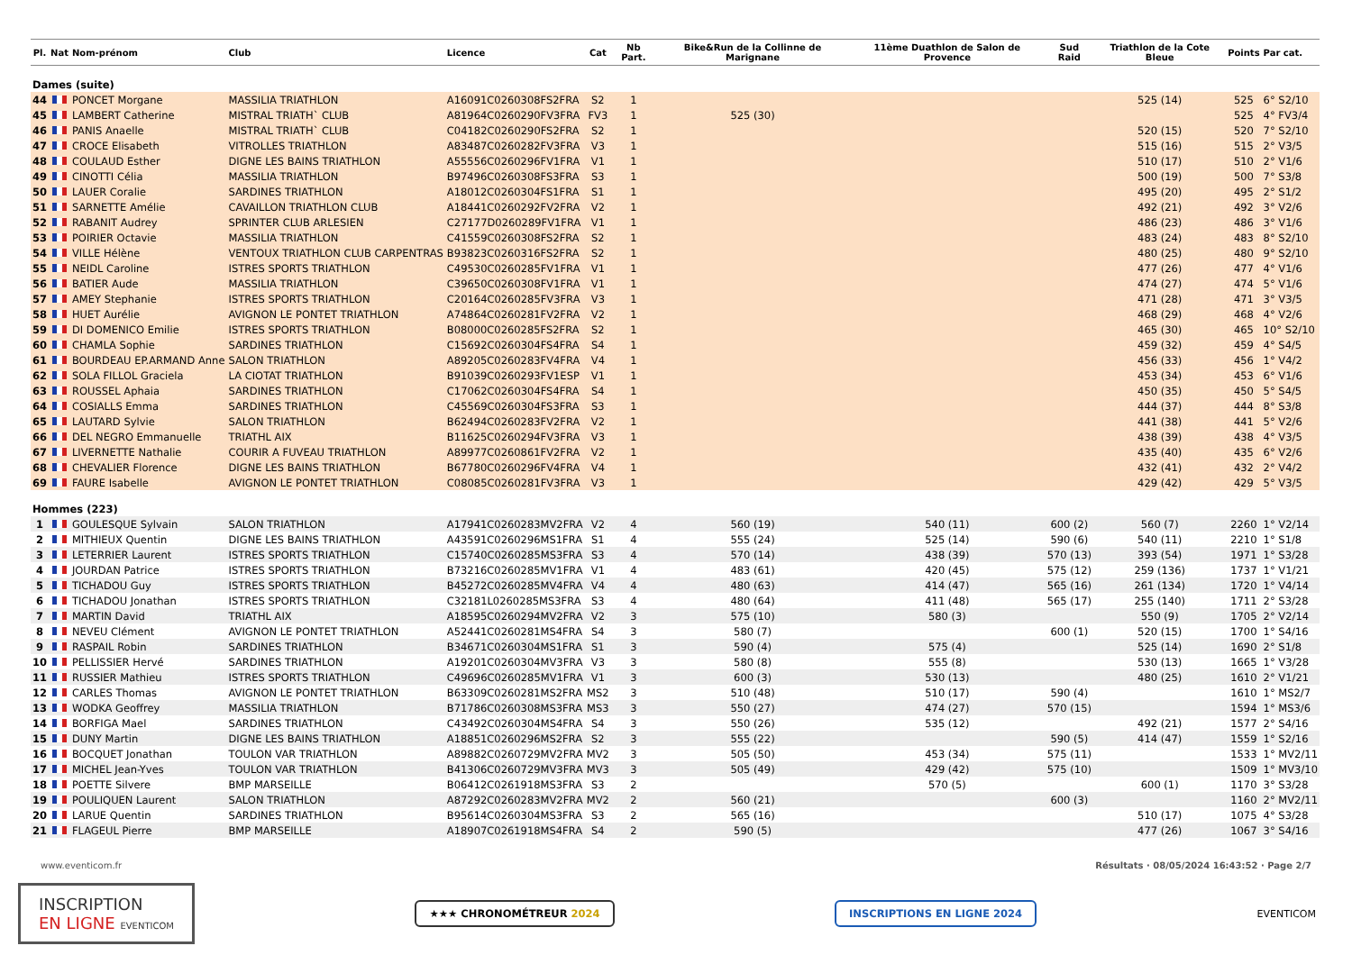| Pl. | Nat | Nom-prénom | Club | Licence | Cat | Nb Part. | Bike&Run de la Collinne de Marignane | 11ème Duathlon de Salon de Provence | Sud Raid | Triathlon de la Cote Bleue | Points | Par cat. |
| --- | --- | --- | --- | --- | --- | --- | --- | --- | --- | --- | --- | --- |
| Dames (suite) | | | | | | | | | | | | |
| 44 | | PONCET Morgane | MASSILIA TRIATHLON | A16091C0260308FS2FRA | S2 | 1 | | | | 525 (14) | 525 | 6° S2/10 |
| 45 | | LAMBERT Catherine | MISTRAL TRIATH` CLUB | A81964C0260290FV3FRA | FV3 | 1 | 525 (30) | | | | 525 | 4° FV3/4 |
| 46 | | PANIS Anaelle | MISTRAL TRIATH` CLUB | C04182C0260290FS2FRA | S2 | 1 | | | | 520 (15) | 520 | 7° S2/10 |
| 47 | | CROCE Elisabeth | VITROLLES TRIATHLON | A83487C0260282FV3FRA | V3 | 1 | | | | 515 (16) | 515 | 2° V3/5 |
| 48 | | COULAUD Esther | DIGNE LES BAINS TRIATHLON | A55556C0260296FV1FRA | V1 | 1 | | | | 510 (17) | 510 | 2° V1/6 |
| 49 | | CINOTTI Célia | MASSILIA TRIATHLON | B97496C0260308FS3FRA | S3 | 1 | | | | 500 (19) | 500 | 7° S3/8 |
| 50 | | LAUER Coralie | SARDINES TRIATHLON | A18012C0260304FS1FRA | S1 | 1 | | | | 495 (20) | 495 | 2° S1/2 |
| 51 | | SARNETTE Amélie | CAVAILLON TRIATHLON CLUB | A18441C0260292FV2FRA | V2 | 1 | | | | 492 (21) | 492 | 3° V2/6 |
| 52 | | RABANIT Audrey | SPRINTER CLUB ARLESIEN | C27177D0260289FV1FRA | V1 | 1 | | | | 486 (23) | 486 | 3° V1/6 |
| 53 | | POIRIER Octavie | MASSILIA TRIATHLON | C41559C0260308FS2FRA | S2 | 1 | | | | 483 (24) | 483 | 8° S2/10 |
| 54 | | VILLE Hélène | VENTOUX TRIATHLON CLUB CARPENTRAS | B93823C0260316FS2FRA | S2 | 1 | | | | 480 (25) | 480 | 9° S2/10 |
| 55 | | NEIDL Caroline | ISTRES SPORTS TRIATHLON | C49530C0260285FV1FRA | V1 | 1 | | | | 477 (26) | 477 | 4° V1/6 |
| 56 | | BATIER Aude | MASSILIA TRIATHLON | C39650C0260308FV1FRA | V1 | 1 | | | | 474 (27) | 474 | 5° V1/6 |
| 57 | | AMEY Stephanie | ISTRES SPORTS TRIATHLON | C20164C0260285FV3FRA | V3 | 1 | | | | 471 (28) | 471 | 3° V3/5 |
| 58 | | HUET Aurélie | AVIGNON LE PONTET TRIATHLON | A74864C0260281FV2FRA | V2 | 1 | | | | 468 (29) | 468 | 4° V2/6 |
| 59 | | DI DOMENICO Emilie | ISTRES SPORTS TRIATHLON | B08000C0260285FS2FRA | S2 | 1 | | | | 465 (30) | 465 | 10° S2/10 |
| 60 | | CHAMLA Sophie | SARDINES TRIATHLON | C15692C0260304FS4FRA | S4 | 1 | | | | 459 (32) | 459 | 4° S4/5 |
| 61 | | BOURDEAU EP.ARMAND Anne | SALON TRIATHLON | A89205C0260283FV4FRA | V4 | 1 | | | | 456 (33) | 456 | 1° V4/2 |
| 62 | | SOLA FILLOL Graciela | LA CIOTAT TRIATHLON | B91039C0260293FV1ESP | V1 | 1 | | | | 453 (34) | 453 | 6° V1/6 |
| 63 | | ROUSSEL Aphaia | SARDINES TRIATHLON | C17062C0260304FS4FRA | S4 | 1 | | | | 450 (35) | 450 | 5° S4/5 |
| 64 | | COSIALLS Emma | SARDINES TRIATHLON | C45569C0260304FS3FRA | S3 | 1 | | | | 444 (37) | 444 | 8° S3/8 |
| 65 | | LAUTARD Sylvie | SALON TRIATHLON | B62494C0260283FV2FRA | V2 | 1 | | | | 441 (38) | 441 | 5° V2/6 |
| 66 | | DEL NEGRO Emmanuelle | TRIATHL AIX | B11625C0260294FV3FRA | V3 | 1 | | | | 438 (39) | 438 | 4° V3/5 |
| 67 | | LIVERNETTE Nathalie | COURIR A FUVEAU TRIATHLON | A89977C0260861FV2FRA | V2 | 1 | | | | 435 (40) | 435 | 6° V2/6 |
| 68 | | CHEVALIER Florence | DIGNE LES BAINS TRIATHLON | B67780C0260296FV4FRA | V4 | 1 | | | | 432 (41) | 432 | 2° V4/2 |
| 69 | | FAURE Isabelle | AVIGNON LE PONTET TRIATHLON | C08085C0260281FV3FRA | V3 | 1 | | | | 429 (42) | 429 | 5° V3/5 |
| Hommes (223) | | | | | | | | | | | | |
| 1 | | GOULESQUE Sylvain | SALON TRIATHLON | A17941C0260283MV2FRA | V2 | 4 | 560 (19) | 540 (11) | 600 (2) | 560 (7) | 2260 | 1° V2/14 |
| 2 | | MITHIEUX Quentin | DIGNE LES BAINS TRIATHLON | A43591C0260296MS1FRA | S1 | 4 | 555 (24) | 525 (14) | 590 (6) | 540 (11) | 2210 | 1° S1/8 |
| 3 | | LETERRIER Laurent | ISTRES SPORTS TRIATHLON | C15740C0260285MS3FRA | S3 | 4 | 570 (14) | 438 (39) | 570 (13) | 393 (54) | 1971 | 1° S3/28 |
| 4 | | JOURDAN Patrice | ISTRES SPORTS TRIATHLON | B73216C0260285MV1FRA | V1 | 4 | 483 (61) | 420 (45) | 575 (12) | 259 (136) | 1737 | 1° V1/21 |
| 5 | | TICHADOU Guy | ISTRES SPORTS TRIATHLON | B45272C0260285MV4FRA | V4 | 4 | 480 (63) | 414 (47) | 565 (16) | 261 (134) | 1720 | 1° V4/14 |
| 6 | | TICHADOU Jonathan | ISTRES SPORTS TRIATHLON | C32181L0260285MS3FRA | S3 | 4 | 480 (64) | 411 (48) | 565 (17) | 255 (140) | 1711 | 2° S3/28 |
| 7 | | MARTIN David | TRIATHL AIX | A18595C0260294MV2FRA | V2 | 3 | 575 (10) | 580 (3) | | 550 (9) | 1705 | 2° V2/14 |
| 8 | | NEVEU Clément | AVIGNON LE PONTET TRIATHLON | A52441C0260281MS4FRA | S4 | 3 | 580 (7) | | 600 (1) | 520 (15) | 1700 | 1° S4/16 |
| 9 | | RASPAIL Robin | SARDINES TRIATHLON | B34671C0260304MS1FRA | S1 | 3 | 590 (4) | 575 (4) | | 525 (14) | 1690 | 2° S1/8 |
| 10 | | PELLISSIER Hervé | SARDINES TRIATHLON | A19201C0260304MV3FRA | V3 | 3 | 580 (8) | 555 (8) | | 530 (13) | 1665 | 1° V3/28 |
| 11 | | RUSSIER Mathieu | ISTRES SPORTS TRIATHLON | C49696C0260285MV1FRA | V1 | 3 | 600 (3) | 530 (13) | | 480 (25) | 1610 | 2° V1/21 |
| 12 | | CARLES Thomas | AVIGNON LE PONTET TRIATHLON | B63309C0260281MS2FRA | MS2 | 3 | 510 (48) | 510 (17) | 590 (4) | | 1610 | 1° MS2/7 |
| 13 | | WODKA Geoffrey | MASSILIA TRIATHLON | B71786C0260308MS3FRA | MS3 | 3 | 550 (27) | 474 (27) | 570 (15) | | 1594 | 1° MS3/6 |
| 14 | | BORFIGA Mael | SARDINES TRIATHLON | C43492C0260304MS4FRA | S4 | 3 | 550 (26) | 535 (12) | | 492 (21) | 1577 | 2° S4/16 |
| 15 | | DUNY Martin | DIGNE LES BAINS TRIATHLON | A18851C0260296MS2FRA | S2 | 3 | 555 (22) | | 590 (5) | 414 (47) | 1559 | 1° S2/16 |
| 16 | | BOCQUET Jonathan | TOULON VAR TRIATHLON | A89882C0260729MV2FRA | MV2 | 3 | 505 (50) | 453 (34) | 575 (11) | | 1533 | 1° MV2/11 |
| 17 | | MICHEL Jean-Yves | TOULON VAR TRIATHLON | B41306C0260729MV3FRA | MV3 | 3 | 505 (49) | 429 (42) | 575 (10) | | 1509 | 1° MV3/10 |
| 18 | | POETTE Silvere | BMP MARSEILLE | B06412C0261918MS3FRA | S3 | 2 | | 570 (5) | | 600 (1) | 1170 | 3° S3/28 |
| 19 | | POULIQUEN Laurent | SALON TRIATHLON | A87292C0260283MV2FRA | MV2 | 2 | 560 (21) | | 600 (3) | | 1160 | 2° MV2/11 |
| 20 | | LARUE Quentin | SARDINES TRIATHLON | B95614C0260304MS3FRA | S3 | 2 | 565 (16) | | | 510 (17) | 1075 | 4° S3/28 |
| 21 | | FLAGEUL Pierre | BMP MARSEILLE | A18907C0261918MS4FRA | S4 | 2 | 590 (5) | | | 477 (26) | 1067 | 3° S4/16 |
www.eventicom.fr Résultats · 08/05/2024 16:43:52 · Page 2/7
INSCRIPTION
EN LIGNE EVENTICOM
★★★ CHRONOMÉTREUR 2024 INSCRIPTIONS EN LIGNE 2024
EVENTICOM